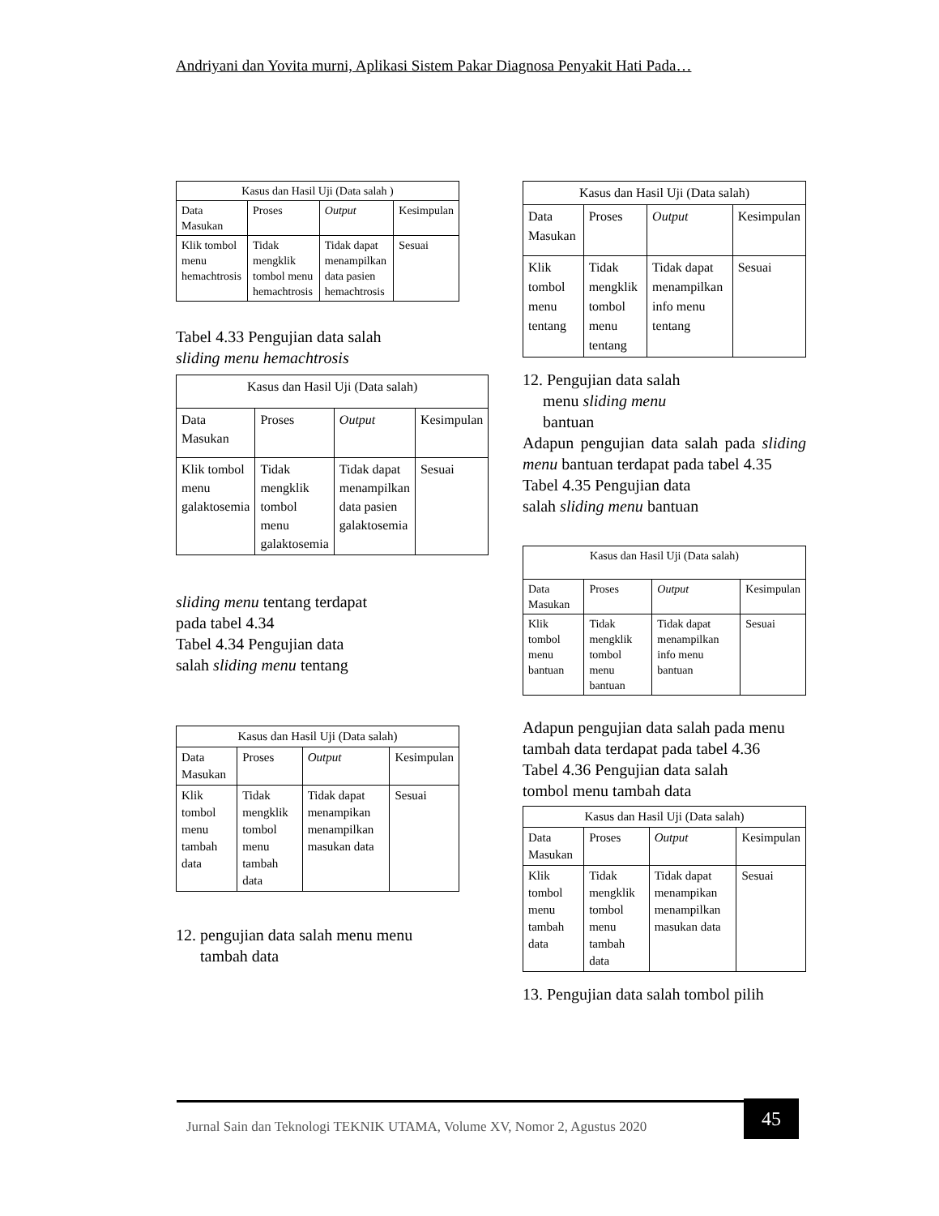Andriyani dan Yovita murni, Aplikasi Sistem Pakar Diagnosa Penyakit Hati Pada…
| Kasus dan Hasil Uji (Data salah ) | | | |
| --- | --- | --- | --- |
| Data Masukan | Proses | Output | Kesimpulan |
| Klik tombol menu hemachtrosis | Tidak mengklik tombol menu hemachtrosis | Tidak dapat menampilkan data pasien hemachtrosis | Sesuai |
Tabel 4.33 Pengujian data salah
sliding menu hemachtrosis
| Kasus dan Hasil Uji (Data salah) | | | |
| --- | --- | --- | --- |
| Data Masukan | Proses | Output | Kesimpulan |
| Klik tombol menu galaktosemia | Tidak mengklik tombol menu galaktosemia | Tidak dapat menampilkan data pasien galaktosemia | Sesuai |
sliding menu tentang terdapat
pada tabel 4.34
Tabel 4.34 Pengujian data
salah sliding menu tentang
| Kasus dan Hasil Uji (Data salah) | | | |
| --- | --- | --- | --- |
| Data Masukan | Proses | Output | Kesimpulan |
| Klik tombol menu tambah data | Tidak mengklik tombol menu tambah data | Tidak dapat menampikan menampilkan masukan data | Sesuai |
12. pengujian data salah menu menu
tambah data
| Kasus dan Hasil Uji (Data salah) | | | |
| --- | --- | --- | --- |
| Data Masukan | Proses | Output | Kesimpulan |
| Klik tombol menu tentang | Tidak mengklik tombol menu tentang | Tidak dapat menampilkan info menu tentang | Sesuai |
12. Pengujian data salah
menu sliding menu
bantuan
Adapun pengujian data salah pada sliding menu bantuan terdapat pada tabel 4.35
Tabel 4.35 Pengujian data
salah sliding menu bantuan
| Kasus dan Hasil Uji (Data salah) | | | |
| --- | --- | --- | --- |
| Data Masukan | Proses | Output | Kesimpulan |
| Klik tombol menu bantuan | Tidak mengklik tombol menu bantuan | Tidak dapat menampilkan info menu bantuan | Sesuai |
Adapun pengujian data salah pada menu tambah data terdapat pada tabel 4.36
Tabel 4.36 Pengujian data salah
tombol menu tambah data
| Kasus dan Hasil Uji (Data salah) | | | |
| --- | --- | --- | --- |
| Data Masukan | Proses | Output | Kesimpulan |
| Klik tombol menu tambah data | Tidak mengklik tombol menu tambah data | Tidak dapat menampikan menampilkan masukan data | Sesuai |
13. Pengujian data salah tombol pilih
Jurnal Sain dan Teknologi TEKNIK UTAMA, Volume XV, Nomor 2, Agustus 2020
45